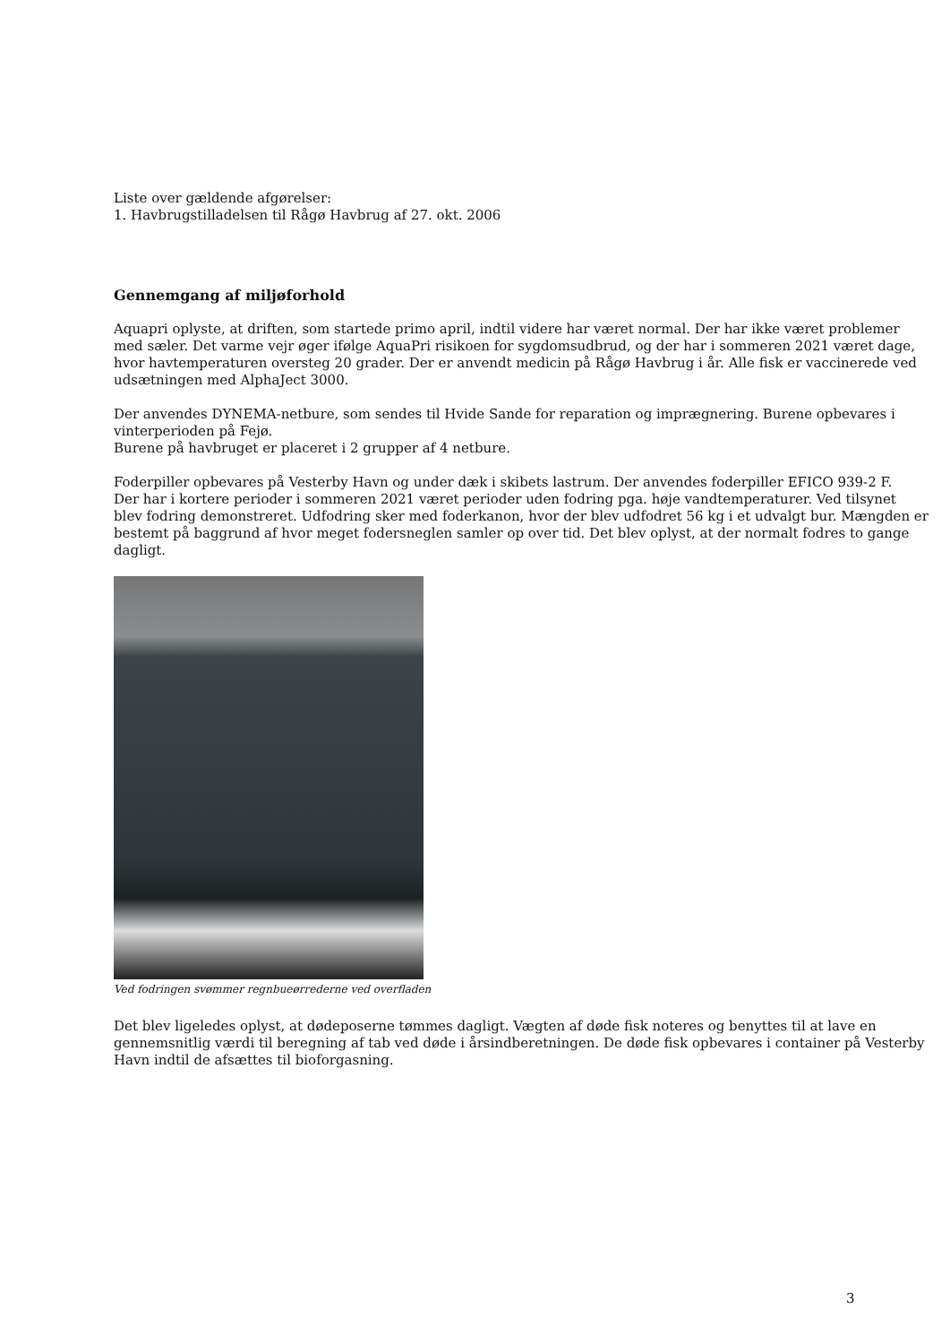Liste over gældende afgørelser:
1. Havbrugstilladelsen til Rågø Havbrug af 27. okt. 2006
Gennemgang af miljøforhold
Aquapri oplyste, at driften, som startede primo april, indtil videre har været normal. Der har ikke været problemer med sæler. Det varme vejr øger ifølge AquaPri risikoen for sygdomsudbrud, og der har i sommeren 2021 været dage, hvor havtemperaturen oversteg 20 grader. Der er anvendt medicin på Rågø Havbrug i år. Alle fisk er vaccinerede ved udsætningen med AlphaJect 3000.
Der anvendes DYNEMA-netbure, som sendes til Hvide Sande for reparation og imprægnering. Burene opbevares i vinterperioden på Fejø.
Burene på havbruget er placeret i 2 grupper af 4 netbure.
Foderpiller opbevares på Vesterby Havn og under dæk i skibets lastrum. Der anvendes foderpiller EFICO 939-2 F.
Der har i kortere perioder i sommeren 2021 været perioder uden fodring pga. høje vandtemperaturer. Ved tilsynet blev fodring demonstreret. Udfodring sker med foderkanon, hvor der blev udfodret 56 kg i et udvalgt bur. Mængden er bestemt på baggrund af hvor meget fodersneglen samler op over tid. Det blev oplyst, at der normalt fodres to gange dagligt.
Ved fodringen svømmer regnbueørrederne ved overfladen
Det blev ligeledes oplyst, at dødeposerne tømmes dagligt. Vægten af døde fisk noteres og benyttes til at lave en gennemsnitlig værdi til beregning af tab ved døde i årsindberetningen. De døde fisk opbevares i container på Vesterby Havn indtil de afsættes til bioforgasning.
3